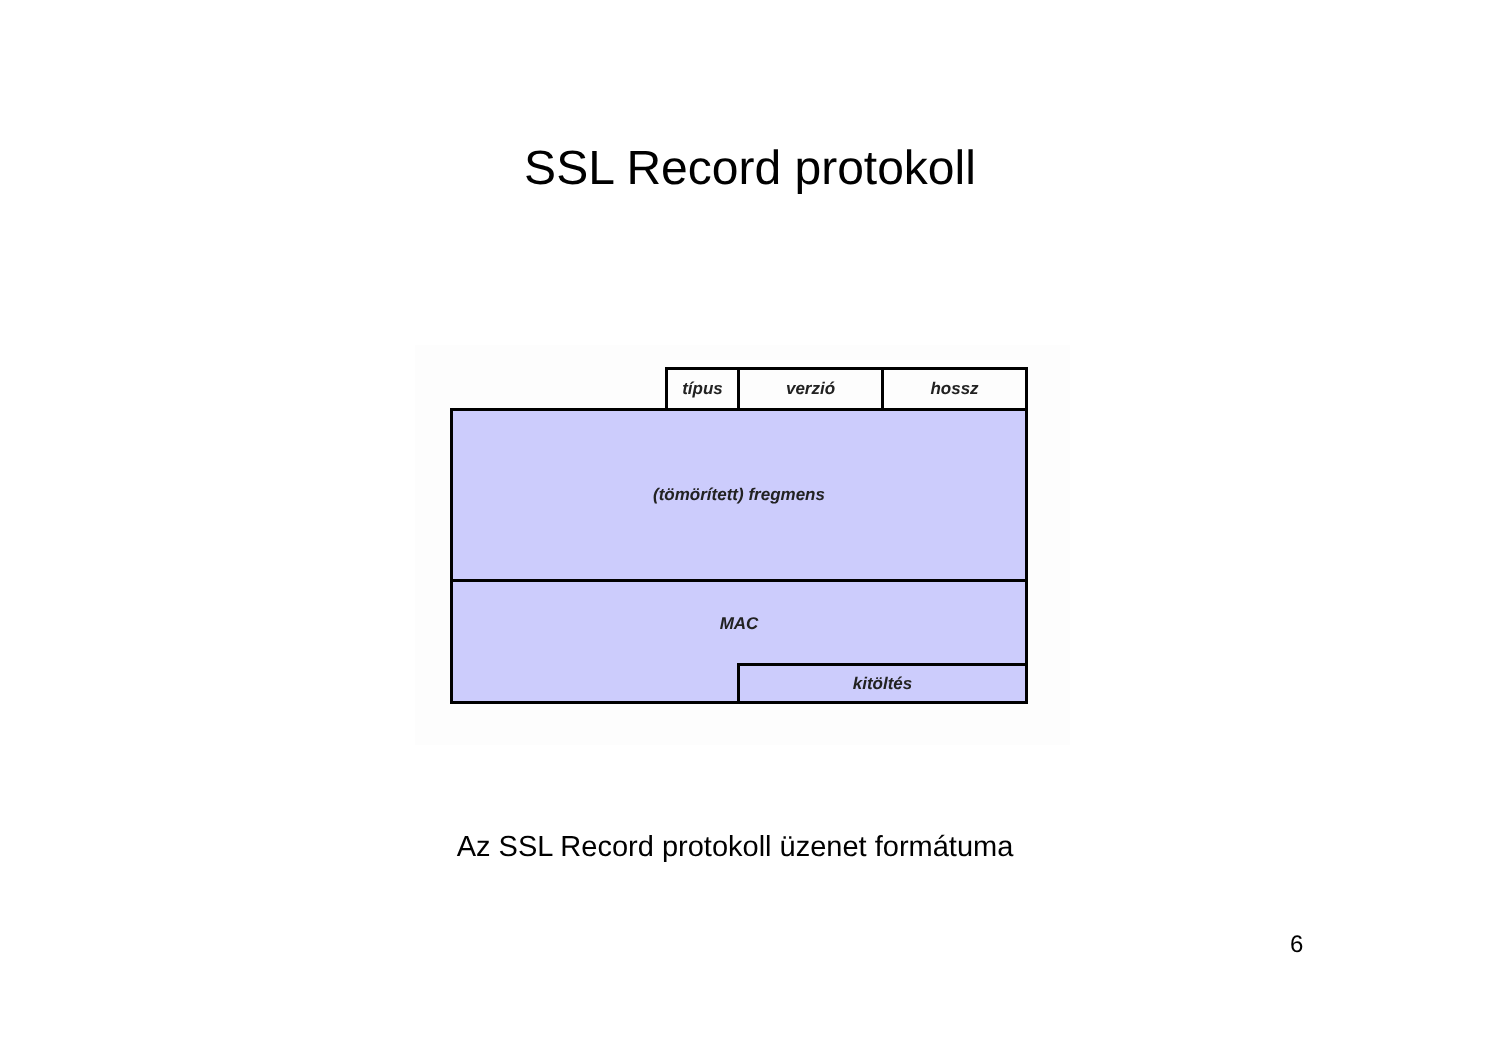SSL Record protokoll
típus verzió hossz
(tömörített) fregmens
MAC
kitöltés
Az SSL Record protokoll üzenet formátuma
6